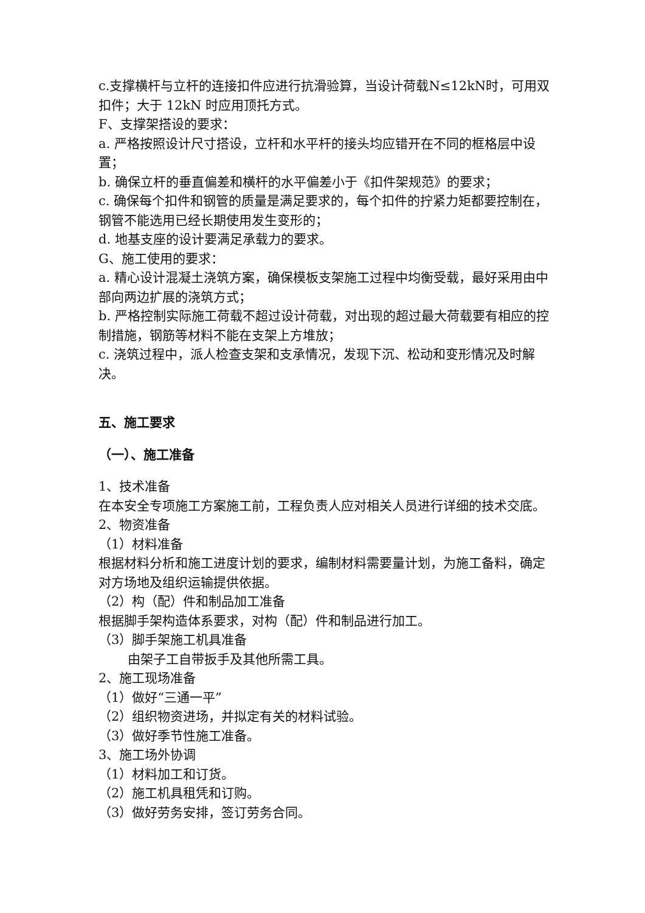c.支撑横杆与立杆的连接扣件应进行抗滑验算，当设计荷载N≤12kN时，可用双扣件；大于 12kN 时应用顶托方式。
F、支撑架搭设的要求：
a. 严格按照设计尺寸搭设，立杆和水平杆的接头均应错开在不同的框格层中设置；
b. 确保立杆的垂直偏差和横杆的水平偏差小于《扣件架规范》的要求；
c. 确保每个扣件和钢管的质量是满足要求的，每个扣件的拧紧力矩都要控制在，钢管不能选用已经长期使用发生变形的；
d. 地基支座的设计要满足承载力的要求。
G、施工使用的要求：
a. 精心设计混凝土浇筑方案，确保模板支架施工过程中均衡受载，最好采用由中部向两边扩展的浇筑方式；
b. 严格控制实际施工荷载不超过设计荷载，对出现的超过最大荷载要有相应的控制措施，钢筋等材料不能在支架上方堆放；
c. 浇筑过程中，派人检查支架和支承情况，发现下沉、松动和变形情况及时解决。
五、施工要求
（一）、施工准备
1、技术准备
在本安全专项施工方案施工前，工程负责人应对相关人员进行详细的技术交底。
2、物资准备
（1）材料准备
根据材料分析和施工进度计划的要求，编制材料需要量计划，为施工备料，确定对方场地及组织运输提供依据。
（2）构（配）件和制品加工准备
根据脚手架构造体系要求，对构（配）件和制品进行加工。
（3）脚手架施工机具准备
由架子工自带扳手及其他所需工具。
2、施工现场准备
（1）做好“三通一平”
（2）组织物资进场，并拟定有关的材料试验。
（3）做好季节性施工准备。
3、施工场外协调
（1）材料加工和订货。
（2）施工机具租凭和订购。
（3）做好劳务安排，签订劳务合同。